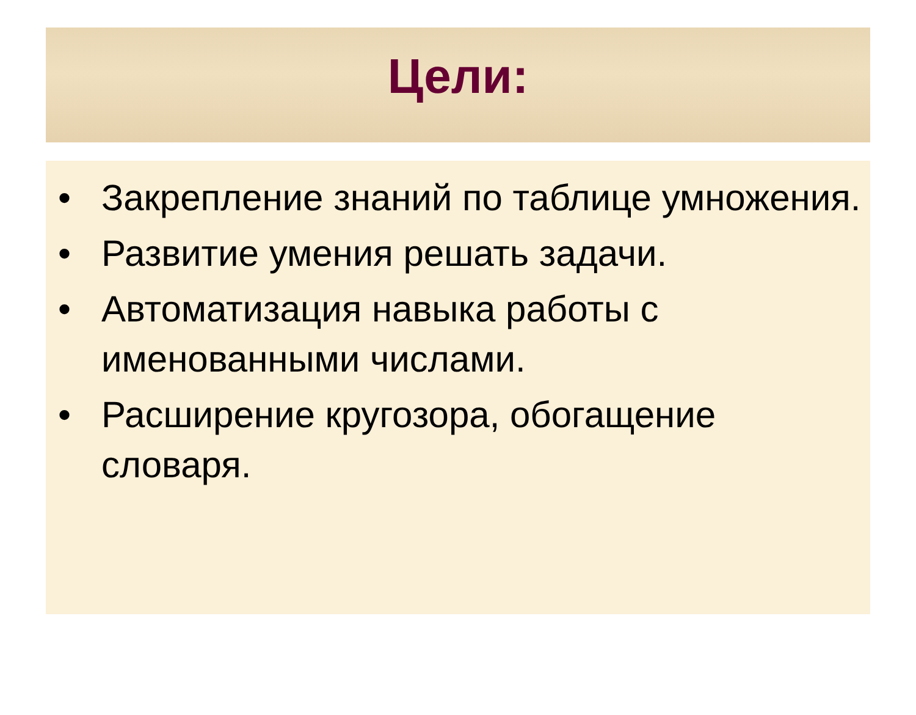Цели:
• Закрепление знаний по таблице умножения.
• Развитие умения решать задачи.
• Автоматизация навыка работы с именованными числами.
• Расширение кругозора, обогащение словаря.